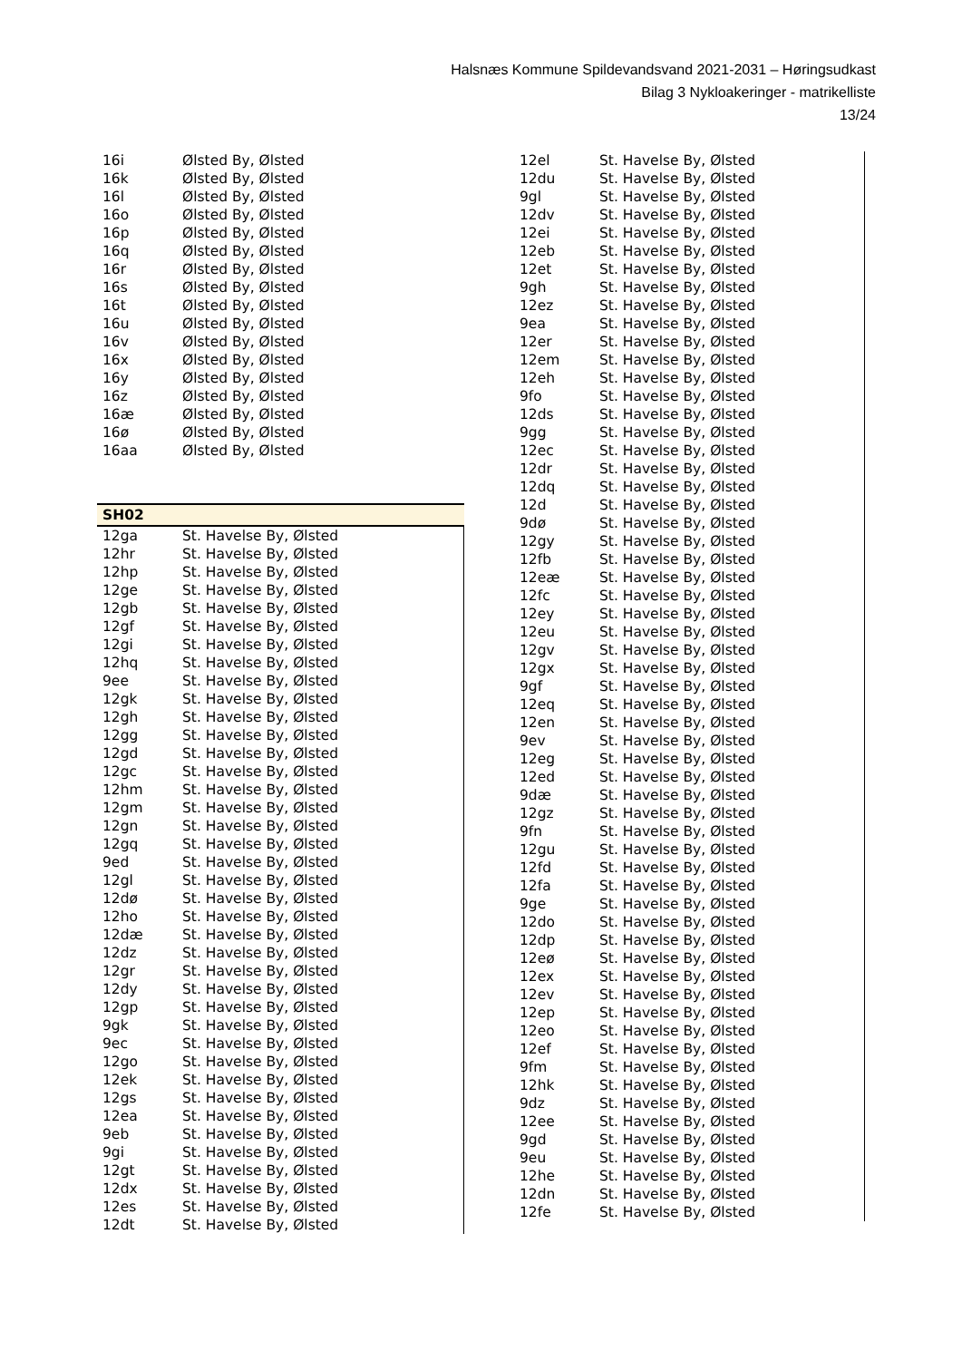Halsnæs Kommune Spildevandsvand 2021-2031 – Høringsudkast
Bilag 3 Nykloakeringer - matrikelliste
13/24
| 16i | Ølsted By, Ølsted |
| 16k | Ølsted By, Ølsted |
| 16l | Ølsted By, Ølsted |
| 16o | Ølsted By, Ølsted |
| 16p | Ølsted By, Ølsted |
| 16q | Ølsted By, Ølsted |
| 16r | Ølsted By, Ølsted |
| 16s | Ølsted By, Ølsted |
| 16t | Ølsted By, Ølsted |
| 16u | Ølsted By, Ølsted |
| 16v | Ølsted By, Ølsted |
| 16x | Ølsted By, Ølsted |
| 16y | Ølsted By, Ølsted |
| 16z | Ølsted By, Ølsted |
| 16æ | Ølsted By, Ølsted |
| 16ø | Ølsted By, Ølsted |
| 16aa | Ølsted By, Ølsted |
| SH02 | |
| --- | --- |
| 12ga | St. Havelse By, Ølsted |
| 12hr | St. Havelse By, Ølsted |
| 12hp | St. Havelse By, Ølsted |
| 12ge | St. Havelse By, Ølsted |
| 12gb | St. Havelse By, Ølsted |
| 12gf | St. Havelse By, Ølsted |
| 12gi | St. Havelse By, Ølsted |
| 12hq | St. Havelse By, Ølsted |
| 9ee | St. Havelse By, Ølsted |
| 12gk | St. Havelse By, Ølsted |
| 12gh | St. Havelse By, Ølsted |
| 12gg | St. Havelse By, Ølsted |
| 12gd | St. Havelse By, Ølsted |
| 12gc | St. Havelse By, Ølsted |
| 12hm | St. Havelse By, Ølsted |
| 12gm | St. Havelse By, Ølsted |
| 12gn | St. Havelse By, Ølsted |
| 12gq | St. Havelse By, Ølsted |
| 9ed | St. Havelse By, Ølsted |
| 12gl | St. Havelse By, Ølsted |
| 12dø | St. Havelse By, Ølsted |
| 12ho | St. Havelse By, Ølsted |
| 12dæ | St. Havelse By, Ølsted |
| 12dz | St. Havelse By, Ølsted |
| 12gr | St. Havelse By, Ølsted |
| 12dy | St. Havelse By, Ølsted |
| 12gp | St. Havelse By, Ølsted |
| 9gk | St. Havelse By, Ølsted |
| 9ec | St. Havelse By, Ølsted |
| 12go | St. Havelse By, Ølsted |
| 12ek | St. Havelse By, Ølsted |
| 12gs | St. Havelse By, Ølsted |
| 12ea | St. Havelse By, Ølsted |
| 9eb | St. Havelse By, Ølsted |
| 9gi | St. Havelse By, Ølsted |
| 12gt | St. Havelse By, Ølsted |
| 12dx | St. Havelse By, Ølsted |
| 12es | St. Havelse By, Ølsted |
| 12dt | St. Havelse By, Ølsted |
| 12el | St. Havelse By, Ølsted |
| 12du | St. Havelse By, Ølsted |
| 9gl | St. Havelse By, Ølsted |
| 12dv | St. Havelse By, Ølsted |
| 12ei | St. Havelse By, Ølsted |
| 12eb | St. Havelse By, Ølsted |
| 12et | St. Havelse By, Ølsted |
| 9gh | St. Havelse By, Ølsted |
| 12ez | St. Havelse By, Ølsted |
| 9ea | St. Havelse By, Ølsted |
| 12er | St. Havelse By, Ølsted |
| 12em | St. Havelse By, Ølsted |
| 12eh | St. Havelse By, Ølsted |
| 9fo | St. Havelse By, Ølsted |
| 12ds | St. Havelse By, Ølsted |
| 9gg | St. Havelse By, Ølsted |
| 12ec | St. Havelse By, Ølsted |
| 12dr | St. Havelse By, Ølsted |
| 12dq | St. Havelse By, Ølsted |
| 12d | St. Havelse By, Ølsted |
| 9dø | St. Havelse By, Ølsted |
| 12gy | St. Havelse By, Ølsted |
| 12fb | St. Havelse By, Ølsted |
| 12eæ | St. Havelse By, Ølsted |
| 12fc | St. Havelse By, Ølsted |
| 12ey | St. Havelse By, Ølsted |
| 12eu | St. Havelse By, Ølsted |
| 12gv | St. Havelse By, Ølsted |
| 12gx | St. Havelse By, Ølsted |
| 9gf | St. Havelse By, Ølsted |
| 12eq | St. Havelse By, Ølsted |
| 12en | St. Havelse By, Ølsted |
| 9ev | St. Havelse By, Ølsted |
| 12eg | St. Havelse By, Ølsted |
| 12ed | St. Havelse By, Ølsted |
| 9dæ | St. Havelse By, Ølsted |
| 12gz | St. Havelse By, Ølsted |
| 9fn | St. Havelse By, Ølsted |
| 12gu | St. Havelse By, Ølsted |
| 12fd | St. Havelse By, Ølsted |
| 12fa | St. Havelse By, Ølsted |
| 9ge | St. Havelse By, Ølsted |
| 12do | St. Havelse By, Ølsted |
| 12dp | St. Havelse By, Ølsted |
| 12eø | St. Havelse By, Ølsted |
| 12ex | St. Havelse By, Ølsted |
| 12ev | St. Havelse By, Ølsted |
| 12ep | St. Havelse By, Ølsted |
| 12eo | St. Havelse By, Ølsted |
| 12ef | St. Havelse By, Ølsted |
| 9fm | St. Havelse By, Ølsted |
| 12hk | St. Havelse By, Ølsted |
| 9dz | St. Havelse By, Ølsted |
| 12ee | St. Havelse By, Ølsted |
| 9gd | St. Havelse By, Ølsted |
| 9eu | St. Havelse By, Ølsted |
| 12he | St. Havelse By, Ølsted |
| 12dn | St. Havelse By, Ølsted |
| 12fe | St. Havelse By, Ølsted |